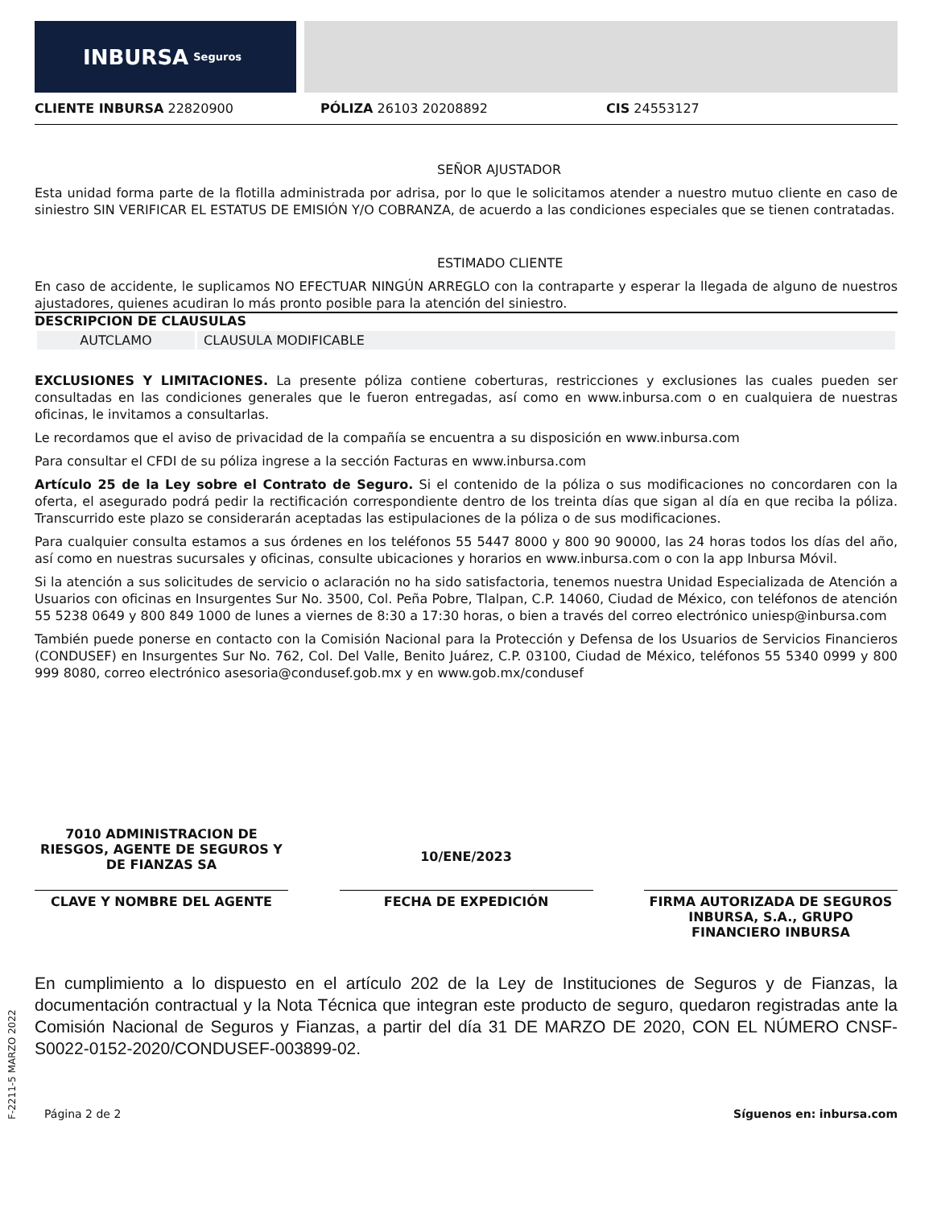F-2211-5 MARZO 2022
INBURSA Seguros
CLIENTE INBURSA 22820900 PÓLIZA 26103 20208892 CIS 24553127
SEÑOR AJUSTADOR
Esta unidad forma parte de la flotilla administrada por adrisa, por lo que le solicitamos atender a nuestro mutuo cliente en caso de siniestro SIN VERIFICAR EL ESTATUS DE EMISIÓN Y/O COBRANZA, de acuerdo a las condiciones especiales que se tienen contratadas.
ESTIMADO CLIENTE
En caso de accidente, le suplicamos NO EFECTUAR NINGÚN ARREGLO con la contraparte y esperar la llegada de alguno de nuestros ajustadores, quienes acudiran lo más pronto posible para la atención del siniestro.
DESCRIPCION DE CLAUSULAS
| AUTCLAMO | CLAUSULA MODIFICABLE |
EXCLUSIONES Y LIMITACIONES. La presente póliza contiene coberturas, restricciones y exclusiones las cuales pueden ser consultadas en las condiciones generales que le fueron entregadas, así como en www.inbursa.com o en cualquiera de nuestras oficinas, le invitamos a consultarlas.
Le recordamos que el aviso de privacidad de la compañía se encuentra a su disposición en www.inbursa.com
Para consultar el CFDI de su póliza ingrese a la sección Facturas en www.inbursa.com
Artículo 25 de la Ley sobre el Contrato de Seguro. Si el contenido de la póliza o sus modificaciones no concordaren con la oferta, el asegurado podrá pedir la rectificación correspondiente dentro de los treinta días que sigan al día en que reciba la póliza. Transcurrido este plazo se considerarán aceptadas las estipulaciones de la póliza o de sus modificaciones.
Para cualquier consulta estamos a sus órdenes en los teléfonos 55 5447 8000 y 800 90 90000, las 24 horas todos los días del año, así como en nuestras sucursales y oficinas, consulte ubicaciones y horarios en www.inbursa.com o con la app Inbursa Móvil.
Si la atención a sus solicitudes de servicio o aclaración no ha sido satisfactoria, tenemos nuestra Unidad Especializada de Atención a Usuarios con oficinas en Insurgentes Sur No. 3500, Col. Peña Pobre, Tlalpan, C.P. 14060, Ciudad de México, con teléfonos de atención 55 5238 0649 y 800 849 1000 de lunes a viernes de 8:30 a 17:30 horas, o bien a través del correo electrónico uniesp@inbursa.com
También puede ponerse en contacto con la Comisión Nacional para la Protección y Defensa de los Usuarios de Servicios Financieros (CONDUSEF) en Insurgentes Sur No. 762, Col. Del Valle, Benito Juárez, C.P. 03100, Ciudad de México, teléfonos 55 5340 0999 y 800 999 8080, correo electrónico asesoria@condusef.gob.mx y en www.gob.mx/condusef
7010 ADMINISTRACION DE RIESGOS, AGENTE DE SEGUROS Y DE FIANZAS SA
CLAVE Y NOMBRE DEL AGENTE
10/ENE/2023
FECHA DE EXPEDICIÓN
FIRMA AUTORIZADA DE SEGUROS INBURSA, S.A., GRUPO FINANCIERO INBURSA
En cumplimiento a lo dispuesto en el artículo 202 de la Ley de Instituciones de Seguros y de Fianzas, la documentación contractual y la Nota Técnica que integran este producto de seguro, quedaron registradas ante la Comisión Nacional de Seguros y Fianzas, a partir del día 31 DE MARZO DE 2020, CON EL NÚMERO CNSF-S0022-0152-2020/CONDUSEF-003899-02.
Página 2 de 2 Síguenos en: inbursa.com